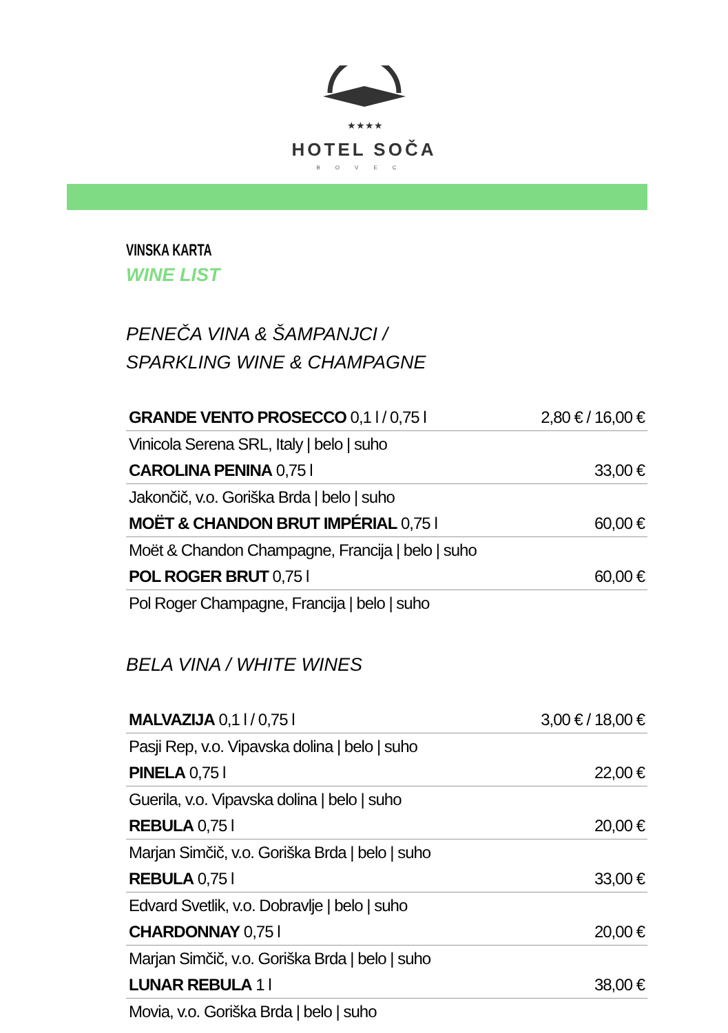★★★★
HOTEL SOČA
BOVEC
VINSKA KARTA
WINE LIST
PENEČA VINA & ŠAMPANJCI /
SPARKLING WINE & CHAMPAGNE
| GRANDE VENTO PROSECCO 0,1 l / 0,75 l | 2,80 € / 16,00 € |
| Vinicola Serena SRL, Italy / belo / suho | |
| CAROLINA PENINA 0,75 l | 33,00 € |
| Jakončič, v.o. Goriška Brda / belo / suho | |
| MOËT & CHANDON BRUT IMPÉRIAL 0,75 l | 60,00 € |
| Moët & Chandon Champagne, Francija / belo / suho | |
| POL ROGER BRUT 0,75 l | 60,00 € |
| Pol Roger Champagne, Francija / belo / suho | |
BELA VINA / WHITE WINES
| MALVAZIJA 0,1 l / 0,75 l | 3,00 € / 18,00 € |
| Pasji Rep, v.o. Vipavska dolina / belo / suho | |
| PINELA 0,75 l | 22,00 € |
| Guerila, v.o. Vipavska dolina / belo / suho | |
| REBULA 0,75 l | 20,00 € |
| Marjan Simčič, v.o. Goriška Brda / belo / suho | |
| REBULA 0,75 l | 33,00 € |
| Edvard Svetlik, v.o. Dobravlje / belo / suho | |
| CHARDONNAY 0,75 l | 20,00 € |
| Marjan Simčič, v.o. Goriška Brda / belo / suho | |
| LUNAR REBULA 1 l | 38,00 € |
| Movia, v.o. Goriška Brda / belo / suho | |